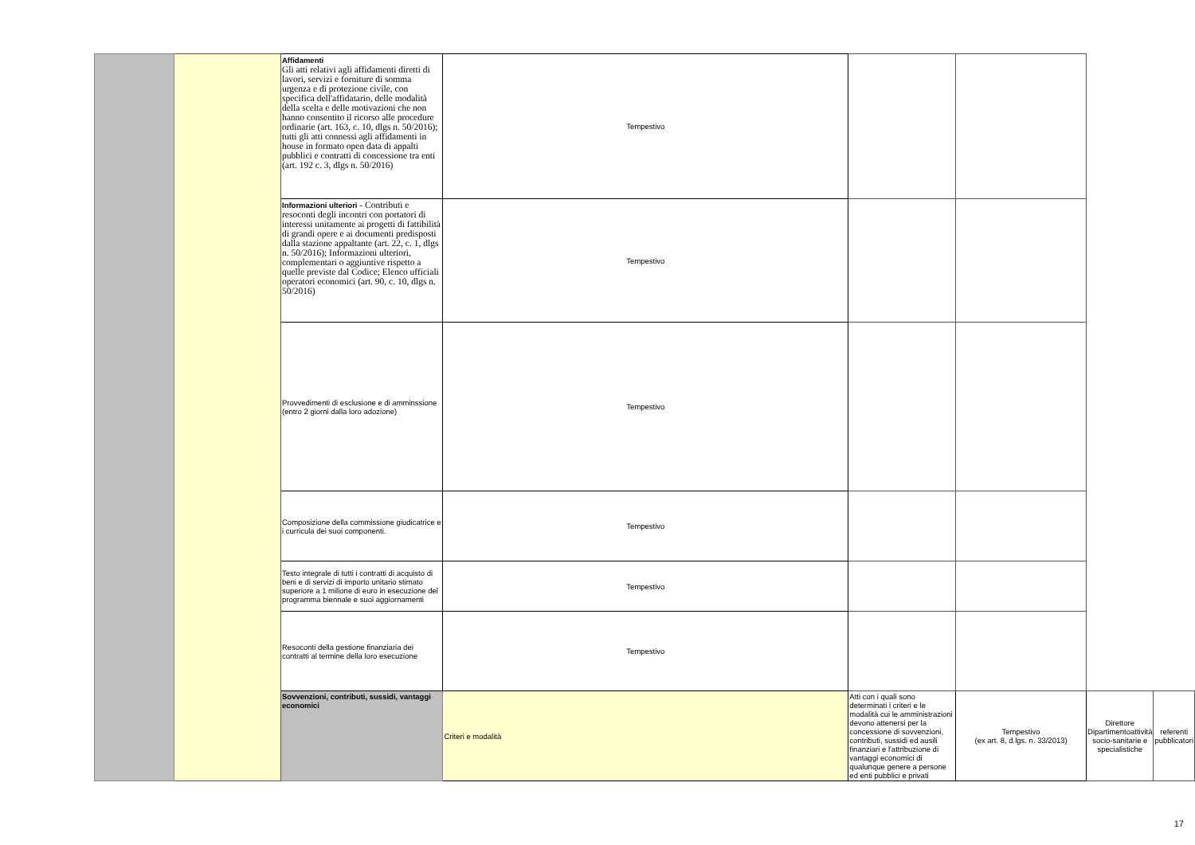| | | Affidamenti Gli atti relativi agli affidamenti diretti di lavori, servizi e forniture di somma urgenza e di protezione civile, con specifica dell'affidatario, delle modalità della scelta e delle motivazioni che non hanno consentito il ricorso alle procedure ordinarie (art. 163, c. 10, dlgs n. 50/2016); tutti gli atti connessi agli affidamenti in house in formato open data di appalti pubblici e contratti di concessione tra enti (art. 192 c. 3, dlgs n. 50/2016) | Tempestivo | | | | |
| | | Informazioni ulteriori - Contributi e resoconti degli incontri con portatori di interessi unitamente ai progetti di fattibilità di grandi opere e ai documenti predisposti dalla stazione appaltante (art. 22, c. 1, dlgs n. 50/2016); Informazioni ulteriori, complementari o aggiuntive rispetto a quelle previste dal Codice; Elenco ufficiali operatori economici (art. 90, c. 10, dlgs n. 50/2016) | Tempestivo | | | | |
| | | Provvedimenti di esclusione e di amminssione (entro 2 giorni dalla loro adozione) | Tempestivo | | | | |
| | | Composizione della commissione giudicatrice e i curricula dei suoi componenti. | Tempestivo | | | | |
| | | Testo integrale di tutti i contratti di acquisto di beni e di servizi di importo unitario stimato superiore a 1 milione di euro in esecuzione del programma biennale e suoi aggiornamenti | Tempestivo | | | | |
| | | Resoconti della gestione finanziaria dei contratti al termine della loro esecuzione | Tempestivo | | | | |
| | | Sovvenzioni, contributi, sussidi, vantaggi economici | Criteri e modalità | Atti con i quali sono determinati i criteri e le modalità cui le amministrazioni devono attenersi per la concessione di sovvenzioni, contributi, sussidi ed ausili finanziari e l'attribuzione di vantaggi economici di qualunque genere a persone ed enti pubblici e privati | Tempestivo (ex art. 8, d.lgs. n. 33/2013) | Direttore Dipartimentoattività socio-sanitarie e specialistiche | referenti pubblicatori |
17